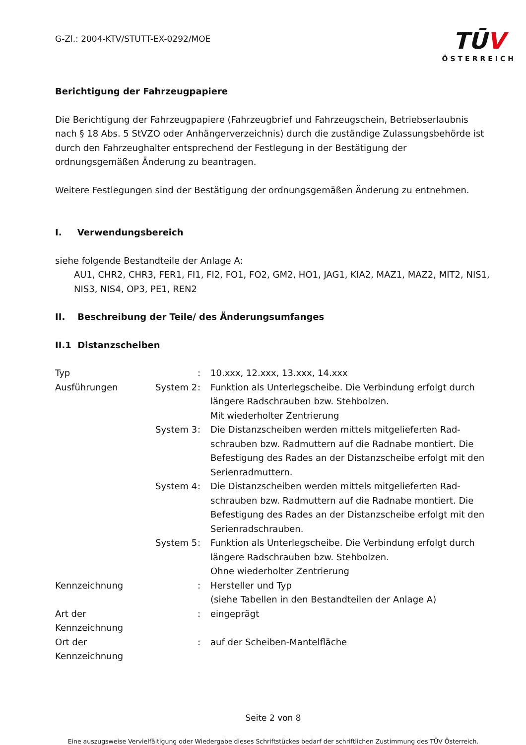G-Zl.: 2004-KTV/STUTT-EX-0292/MOE
TŪV
ÖSTERREICH
Berichtigung der Fahrzeugpapiere
Die Berichtigung der Fahrzeugpapiere (Fahrzeugbrief und Fahrzeugschein, Betriebserlaubnis nach § 18 Abs. 5 StVZO oder Anhängerverzeichnis) durch die zuständige Zulassungsbehörde ist durch den Fahrzeughalter entsprechend der Festlegung in der Bestätigung der ordnungsgemäßen Änderung zu beantragen.
Weitere Festlegungen sind der Bestätigung der ordnungsgemäßen Änderung zu entnehmen.
I. Verwendungsbereich
siehe folgende Bestandteile der Anlage A:
AU1, CHR2, CHR3, FER1, FI1, FI2, FO1, FO2, GM2, HO1, JAG1, KIA2, MAZ1, MAZ2, MIT2, NIS1, NIS3, NIS4, OP3, PE1, REN2
II. Beschreibung der Teile/ des Änderungsumfanges
II.1 Distanzscheiben
| Typ | | : | 10.xxx, 12.xxx, 13.xxx, 14.xxx |
| Ausführungen | System 2 | : | Funktion als Unterlegscheibe. Die Verbindung erfolgt durch längere Radschrauben bzw. Stehbolzen. Mit wiederholter Zentrierung |
| | System 3 | : | Die Distanzscheiben werden mittels mitgelieferten Rad-schrauben bzw. Radmuttern auf die Radnabe montiert. Die Befestigung des Rades an der Distanzscheibe erfolgt mit den Serienradmuttern. |
| | System 4 | : | Die Distanzscheiben werden mittels mitgelieferten Rad-schrauben bzw. Radmuttern auf die Radnabe montiert. Die Befestigung des Rades an der Distanzscheibe erfolgt mit den Serienradschrauben. |
| | System 5 | : | Funktion als Unterlegscheibe. Die Verbindung erfolgt durch längere Radschrauben bzw. Stehbolzen. Ohne wiederholter Zentrierung |
| Kennzeichnung | | : | Hersteller und Typ (siehe Tabellen in den Bestandteilen der Anlage A) |
| Art der Kennzeichnung | | : | eingeprägt |
| Ort der Kennzeichnung | | : | auf der Scheiben-Mantelfläche |
Seite 2 von 8
Eine auszugsweise Vervielfältigung oder Wiedergabe dieses Schriftstückes bedarf der schriftlichen Zustimmung des TÜV Österreich.